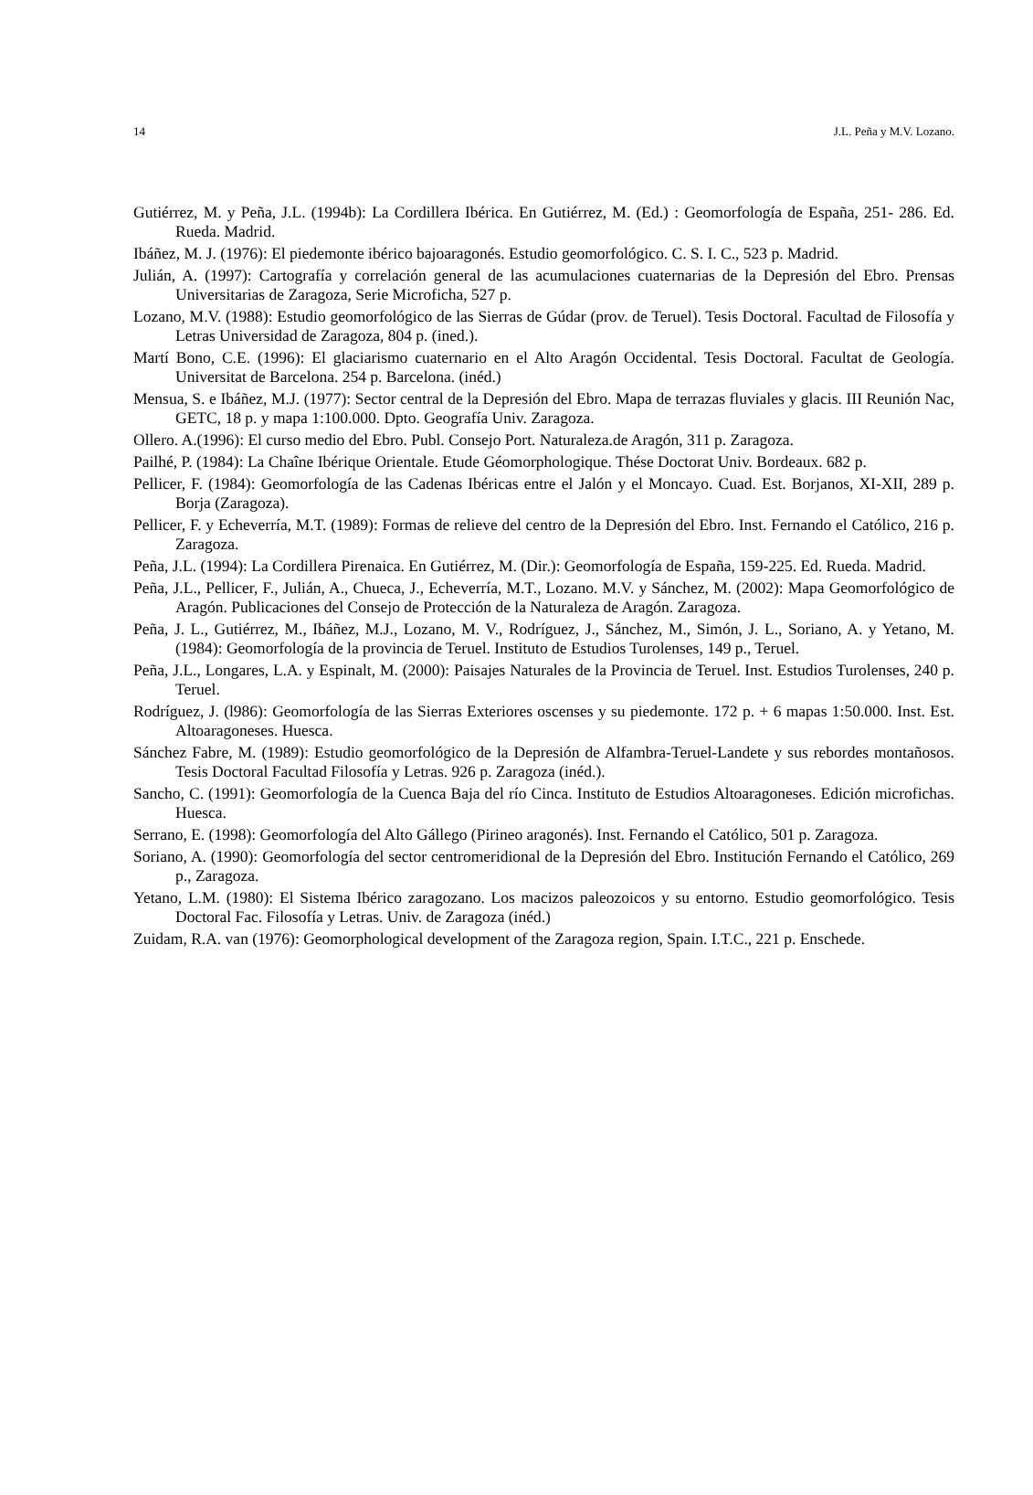14 J.L. Peña y M.V. Lozano.
Gutiérrez, M. y Peña, J.L. (1994b): La Cordillera Ibérica. En Gutiérrez, M. (Ed.) : Geomorfología de España, 251- 286. Ed. Rueda. Madrid.
Ibáñez, M. J. (1976): El piedemonte ibérico bajoaragonés. Estudio geomorfológico. C. S. I. C., 523 p. Madrid.
Julián, A. (1997): Cartografía y correlación general de las acumulaciones cuaternarias de la Depresión del Ebro. Prensas Universitarias de Zaragoza, Serie Microficha, 527 p.
Lozano, M.V. (1988): Estudio geomorfológico de las Sierras de Gúdar (prov. de Teruel). Tesis Doctoral. Facultad de Filosofía y Letras Universidad de Zaragoza, 804 p. (ined.).
Martí Bono, C.E. (1996): El glaciarismo cuaternario en el Alto Aragón Occidental. Tesis Doctoral. Facultat de Geología. Universitat de Barcelona. 254 p. Barcelona. (inéd.)
Mensua, S. e Ibáñez, M.J. (1977): Sector central de la Depresión del Ebro. Mapa de terrazas fluviales y glacis. III Reunión Nac, GETC, 18 p. y mapa 1:100.000. Dpto. Geografía Univ. Zaragoza.
Ollero. A.(1996): El curso medio del Ebro. Publ. Consejo Port. Naturaleza.de Aragón, 311 p. Zaragoza.
Pailhé, P. (1984): La Chaîne Ibérique Orientale. Etude Géomorphologique. Thése Doctorat Univ. Bordeaux. 682 p.
Pellicer, F. (1984): Geomorfología de las Cadenas Ibéricas entre el Jalón y el Moncayo. Cuad. Est. Borjanos, XI-XII, 289 p. Borja (Zaragoza).
Pellicer, F. y Echeverría, M.T. (1989): Formas de relieve del centro de la Depresión del Ebro. Inst. Fernando el Católico, 216 p. Zaragoza.
Peña, J.L. (1994): La Cordillera Pirenaica. En Gutiérrez, M. (Dir.): Geomorfología de España, 159-225. Ed. Rueda. Madrid.
Peña, J.L., Pellicer, F., Julián, A., Chueca, J., Echeverría, M.T., Lozano. M.V. y Sánchez, M. (2002): Mapa Geomorfológico de Aragón. Publicaciones del Consejo de Protección de la Naturaleza de Aragón. Zaragoza.
Peña, J. L., Gutiérrez, M., Ibáñez, M.J., Lozano, M. V., Rodríguez, J., Sánchez, M., Simón, J. L., Soriano, A. y Yetano, M. (1984): Geomorfología de la provincia de Teruel. Instituto de Estudios Turolenses, 149 p., Teruel.
Peña, J.L., Longares, L.A. y Espinalt, M. (2000): Paisajes Naturales de la Provincia de Teruel. Inst. Estudios Turolenses, 240 p. Teruel.
Rodríguez, J. (l986): Geomorfología de las Sierras Exteriores oscenses y su piedemonte. 172 p. + 6 mapas 1:50.000. Inst. Est. Altoaragoneses. Huesca.
Sánchez Fabre, M. (1989): Estudio geomorfológico de la Depresión de Alfambra-Teruel-Landete y sus rebordes montañosos. Tesis Doctoral Facultad Filosofía y Letras. 926 p. Zaragoza (inéd.).
Sancho, C. (1991): Geomorfología de la Cuenca Baja del río Cinca. Instituto de Estudios Altoaragoneses. Edición microfichas. Huesca.
Serrano, E. (1998): Geomorfología del Alto Gállego (Pirineo aragonés). Inst. Fernando el Católico, 501 p. Zaragoza.
Soriano, A. (1990): Geomorfología del sector centromeridional de la Depresión del Ebro. Institución Fernando el Católico, 269 p., Zaragoza.
Yetano, L.M. (1980): El Sistema Ibérico zaragozano. Los macizos paleozoicos y su entorno. Estudio geomorfológico. Tesis Doctoral Fac. Filosofía y Letras. Univ. de Zaragoza (inéd.)
Zuidam, R.A. van (1976): Geomorphological development of the Zaragoza region, Spain. I.T.C., 221 p. Enschede.